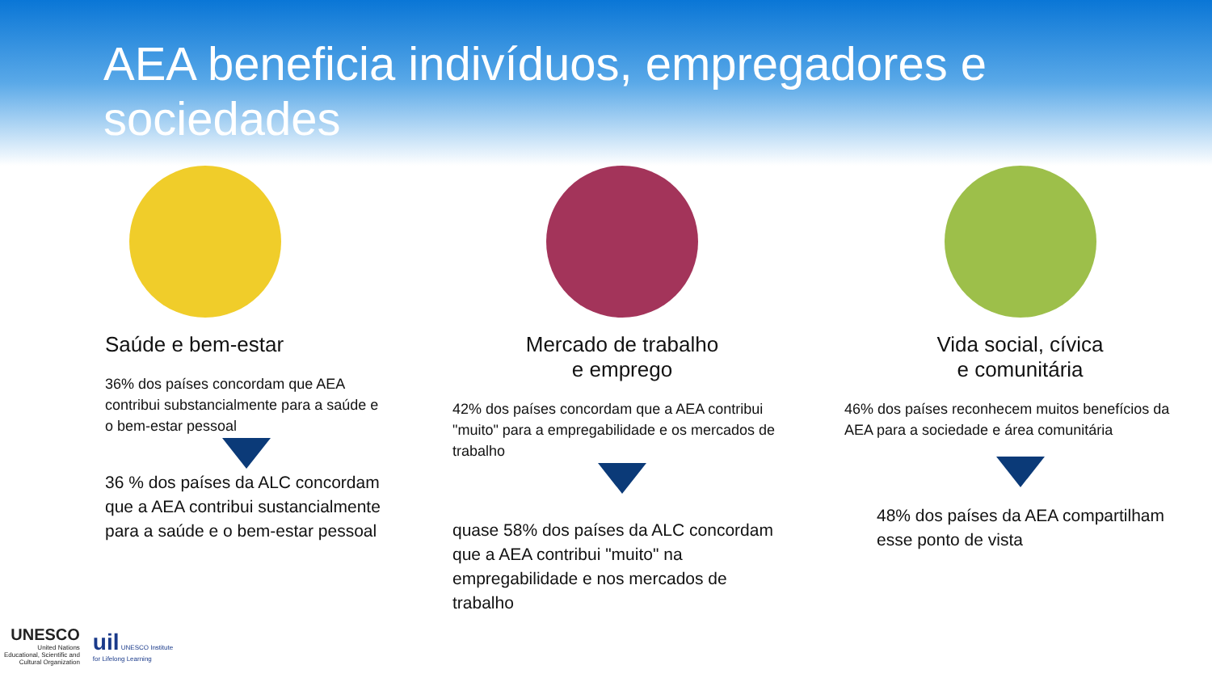AEA beneficia indivíduos, empregadores e sociedades
Saúde e bem-estar
36% dos países concordam que AEA contribui substancialmente para a saúde e o bem-estar pessoal
36 % dos países da ALC concordam que a AEA contribui sustancialmente para a saúde e o bem-estar pessoal
Mercado de trabalho
e emprego
42% dos países concordam que a AEA contribui "muito" para a empregabilidade e os mercados de trabalho
quase 58% dos países da ALC concordam que a AEA contribui "muito" na empregabilidade e nos mercados de trabalho
Vida social, cívica
e comunitária
46% dos países reconhecem muitos benefícios da AEA para a sociedade e área comunitária
48% dos países da AEA compartilham esse ponto de vista
UNESCO
United Nations
Educational, Scientific and
Cultural Organization
uil UNESCO Institute
for Lifelong Learning